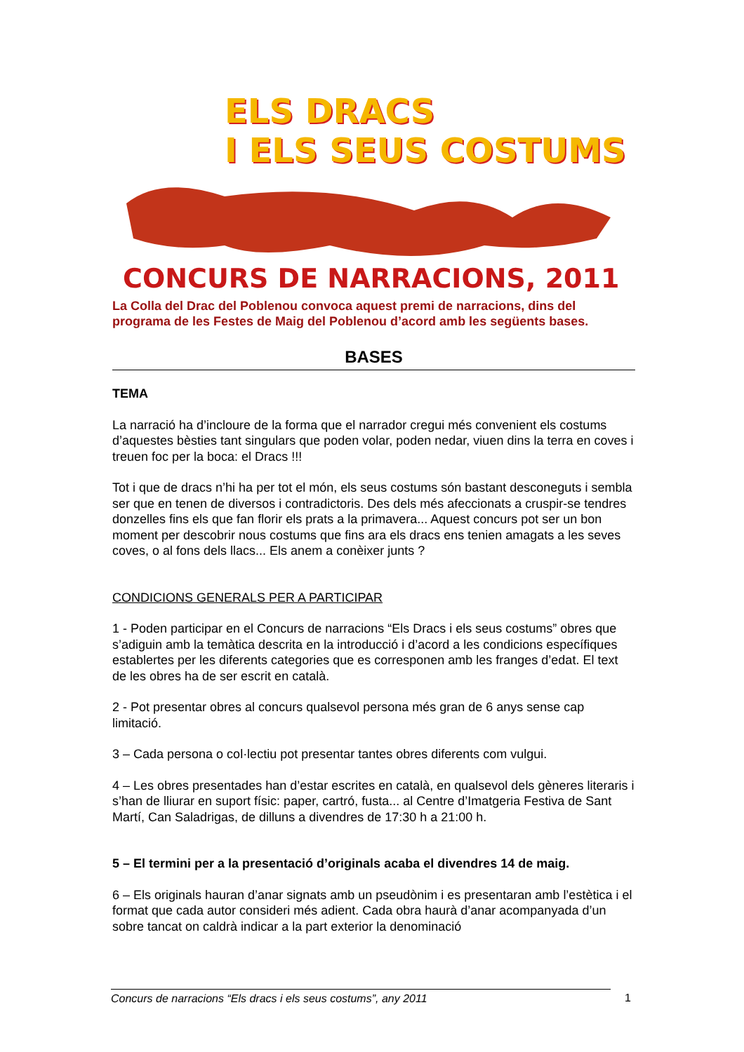ELS DRACS
I ELS SEUS COSTUMS
CONCURS DE NARRACIONS, 2011
La Colla del Drac del Poblenou convoca aquest premi de narracions, dins del programa de les Festes de Maig del Poblenou d’acord amb les següents bases.
BASES
TEMA
La narració ha d’incloure de la forma que el narrador cregui més convenient els costums d’aquestes bèsties tant singulars que poden volar, poden nedar, viuen dins la terra en coves i treuen foc per la boca: el Dracs !!!
Tot i que de dracs n’hi ha per tot el món, els seus costums són bastant desconeguts i sembla ser que en tenen de diversos i contradictoris. Des dels més afeccionats a cruspir-se tendres donzelles fins els que fan florir els prats a la primavera... Aquest concurs pot ser un bon moment per descobrir nous costums que fins ara els dracs ens tenien amagats a les seves coves, o al fons dels llacs... Els anem a conèixer junts ?
CONDICIONS GENERALS PER A PARTICIPAR
1 - Poden participar en el Concurs de narracions “Els Dracs i els seus costums” obres que s’adiguin amb la temàtica descrita en la introducció i d’acord a les condicions específiques establertes per les diferents categories que es corresponen amb les franges d’edat. El text de les obres ha de ser escrit en català.
2 - Pot presentar obres al concurs qualsevol persona més gran de 6 anys sense cap limitació.
3 – Cada persona o col·lectiu pot presentar tantes obres diferents com vulgui.
4 – Les obres presentades han d’estar escrites en català, en qualsevol dels gèneres literaris i s’han de lliurar en suport físic: paper, cartró, fusta... al Centre d’Imatgeria Festiva de Sant Martí, Can Saladrigas, de dilluns a divendres de 17:30 h a 21:00 h.
5 – El termini per a la presentació d’originals acaba el divendres 14 de maig.
6 – Els originals hauran d’anar signats amb un pseudònim i es presentaran amb l’estètica i el format que cada autor consideri més adient. Cada obra haurà d’anar acompanyada d’un sobre tancat on caldrà indicar a la part exterior la denominació
Concurs de narracions “Els dracs i els seus costums”, any 2011 1